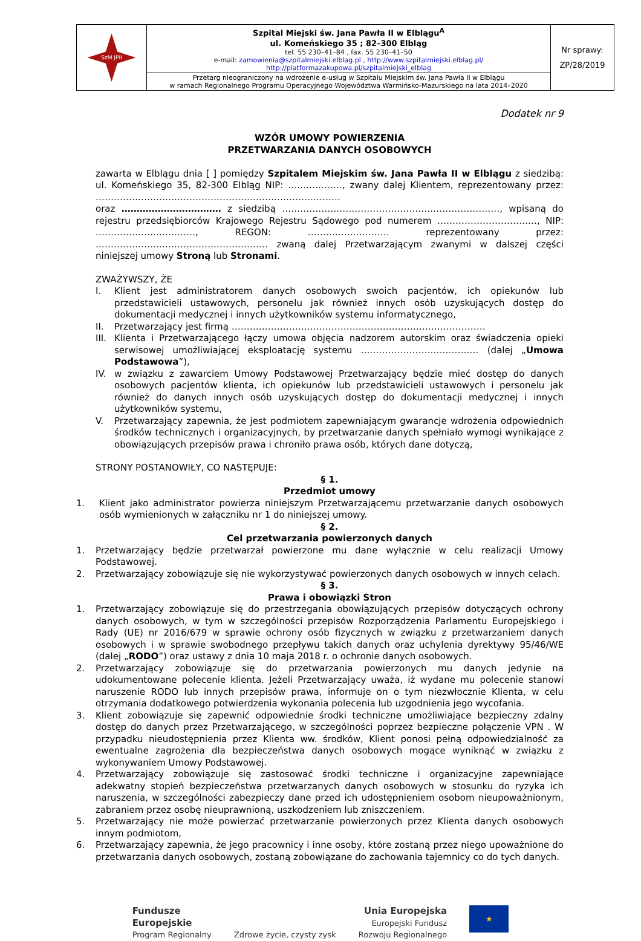| SzM JPII | Szpital Miejski św. Jana Pawła II w Elblągu<sup>A</sup> ul. Komeńskiego 35 ; 82–300 Elbląg tel. 55 230–41–84 , fax. 55 230–41–50 e-mail: zamowienia@szpitalmiejski.elblag.pl , http://www.szpitalmiejski.elblag.pl/ http://platformazakupowa.pl/szpitalmiejski_elblag | Nr sprawy: ZP/28/2019 |
| | Przetarg nieograniczony na wdrożenie e-usług w Szpitalu Miejskim św. Jana Pawła II w Elblągu w ramach Regionalnego Programu Operacyjnego Województwa Warmińsko-Mazurskiego na lata 2014–2020 | |
Dodatek nr 9
WZÓR UMOWY POWIERZENIA
PRZETWARZANIA DANYCH OSOBOWYCH
zawarta w Elblągu dnia [ ] pomiędzy Szpitalem Miejskim św. Jana Pawła II w Elblągu z siedzibą: ul. Komeńskiego 35, 82-300 Elbląg NIP: ………………, zwany dalej Klientem, reprezentowany przez: ………………………………………………………………………
oraz …………………………… z siedzibą ………………………………………………………………, wpisaną do rejestru przedsiębiorców Krajowego Rejestru Sądowego pod numerem ……………………………, NIP: ……………………………, REGON: ……………………… reprezentowany przez: ………………………………………………… zwaną dalej Przetwarzającym zwanymi w dalszej części niniejszej umowy Stroną lub Stronami.
ZWAŻYWSZY, ŻE
I. Klient jest administratorem danych osobowych swoich pacjentów, ich opiekunów lub przedstawicieli ustawowych, personelu jak również innych osób uzyskujących dostęp do dokumentacji medycznej i innych użytkowników systemu informatycznego,
II. Przetwarzający jest firmą …………………………………………………………………………
III. Klienta i Przetwarzającego łączy umowa objęcia nadzorem autorskim oraz świadczenia opieki serwisowej umożliwiającej eksploatację systemu ………………………………… (dalej „Umowa Podstawowa”),
IV. w związku z zawarciem Umowy Podstawowej Przetwarzający będzie mieć dostęp do danych osobowych pacjentów klienta, ich opiekunów lub przedstawicieli ustawowych i personelu jak również do danych innych osób uzyskujących dostęp do dokumentacji medycznej i innych użytkowników systemu,
V. Przetwarzający zapewnia, że jest podmiotem zapewniającym gwarancje wdrożenia odpowiednich środków technicznych i organizacyjnych, by przetwarzanie danych spełniało wymogi wynikające z obowiązujących przepisów prawa i chroniło prawa osób, których dane dotyczą,
STRONY POSTANOWIŁY, CO NASTĘPUJE:
§ 1.
Przedmiot umowy
1. Klient jako administrator powierza niniejszym Przetwarzającemu przetwarzanie danych osobowych osób wymienionych w załączniku nr 1 do niniejszej umowy.
§ 2.
Cel przetwarzania powierzonych danych
1. Przetwarzający będzie przetwarzał powierzone mu dane wyłącznie w celu realizacji Umowy Podstawowej.
2. Przetwarzający zobowiązuje się nie wykorzystywać powierzonych danych osobowych w innych celach.
§ 3.
Prawa i obowiązki Stron
1. Przetwarzający zobowiązuje się do przestrzegania obowiązujących przepisów dotyczących ochrony danych osobowych, w tym w szczególności przepisów Rozporządzenia Parlamentu Europejskiego i Rady (UE) nr 2016/679 w sprawie ochrony osób fizycznych w związku z przetwarzaniem danych osobowych i w sprawie swobodnego przepływu takich danych oraz uchylenia dyrektywy 95/46/WE (dalej „RODO”) oraz ustawy z dnia 10 maja 2018 r. o ochronie danych osobowych.
2. Przetwarzający zobowiązuje się do przetwarzania powierzonych mu danych jedynie na udokumentowane polecenie klienta. Jeżeli Przetwarzający uważa, iż wydane mu polecenie stanowi naruszenie RODO lub innych przepisów prawa, informuje on o tym niezwłocznie Klienta, w celu otrzymania dodatkowego potwierdzenia wykonania polecenia lub uzgodnienia jego wycofania.
3. Klient zobowiązuje się zapewnić odpowiednie środki techniczne umożliwiające bezpieczny zdalny dostęp do danych przez Przetwarzającego, w szczególności poprzez bezpieczne połączenie VPN . W przypadku nieudostępnienia przez Klienta ww. środków, Klient ponosi pełną odpowiedzialność za ewentualne zagrożenia dla bezpieczeństwa danych osobowych mogące wyniknąć w związku z wykonywaniem Umowy Podstawowej.
4. Przetwarzający zobowiązuje się zastosować środki techniczne i organizacyjne zapewniające adekwatny stopień bezpieczeństwa przetwarzanych danych osobowych w stosunku do ryzyka ich naruszenia, w szczególności zabezpieczy dane przed ich udostępnieniem osobom nieupoważnionym, zabraniem przez osobę nieuprawnioną, uszkodzeniem lub zniszczeniem.
5. Przetwarzający nie może powierzać przetwarzanie powierzonych przez Klienta danych osobowych innym podmiotom,
6. Przetwarzający zapewnia, że jego pracownicy i inne osoby, które zostaną przez niego upoważnione do przetwarzania danych osobowych, zostaną zobowiązane do zachowania tajemnicy co do tych danych.
Fundusze
Europejskie
Program Regionalny
Zdrowe życie, czysty zysk
Unia Europejska
Europejski Fundusz
Rozwoju Regionalnego
★